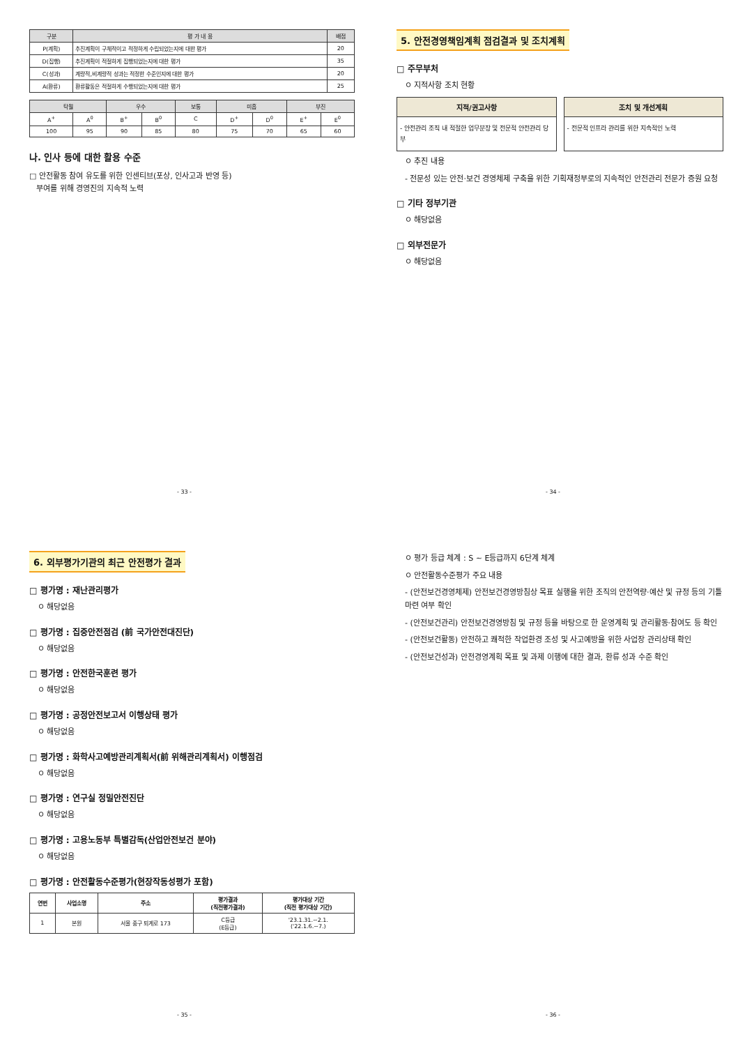| 구분 | 평 가 내 용 | 배점 |
| --- | --- | --- |
| P(계획) | 추진계획이 구체적이고 적정하게 수립되었는지에 대한 평가 | 20 |
| D(집행) | 추진계획이 적절하게 집행되었는지에 대한 평가 | 35 |
| C(성과) | 계량적,비계량적 성과는 적정한 수준인지에 대한 평가 | 20 |
| A(환류) | 환류활동은 적절하게 수행되었는지에 대한 평가 | 25 |
| 탁월 | | 우수 | | 보통 | 미흡 | | 부진 | |
| --- | --- | --- | --- | --- | --- | --- | --- | --- |
| A<sup>+</sup> | A<sup>0</sup> | B<sup>+</sup> | B<sup>0</sup> | C | D<sup>+</sup> | D<sup>0</sup> | E<sup>+</sup> | E<sup>0</sup> |
| 100 | 95 | 90 | 85 | 80 | 75 | 70 | 65 | 60 |
나. 인사 등에 대한 활용 수준
□ 안전활동 참여 유도를 위한 인센티브(포상, 인사고과 반영 등)
부여를 위해 경영진의 지속적 노력
- 33 -
5. 안전경영책임계획 점검결과 및 조치계획
□ 주무부처
ㅇ 지적사항 조치 현황
지적/권고사항
- 안전관리 조직 내 적절한 업무분장 및 전문적 안전관리 당부
조치 및 개선계획
- 전문적 인프라 관리를 위한 지속적인 노력
ㅇ 추진 내용
- 전문성 있는 안전·보건 경영체제 구축을 위한 기획재정부로의 지속적인 안전관리 전문가 증원 요청
□ 기타 정부기관
ㅇ 해당없음
□ 외부전문가
ㅇ 해당없음
- 34 -
6. 외부평가기관의 최근 안전평가 결과
□ 평가명 : 재난관리평가
ㅇ 해당없음
□ 평가명 : 집중안전점검 (前 국가안전대진단)
ㅇ 해당없음
□ 평가명 : 안전한국훈련 평가
ㅇ 해당없음
□ 평가명 : 공정안전보고서 이행상태 평가
ㅇ 해당없음
□ 평가명 : 화학사고예방관리계획서(前 위해관리계획서) 이행점검
ㅇ 해당없음
□ 평가명 : 연구실 정밀안전진단
ㅇ 해당없음
□ 평가명 : 고용노동부 특별감독(산업안전보건 분야)
ㅇ 해당없음
□ 평가명 : 안전활동수준평가(현장작동성평가 포함)
| 연번 | 사업소명 | 주소 | 평가결과 (직전평가결과) | 평가대상 기간 (직전 평가대상 기간) |
| --- | --- | --- | --- | --- |
| 1 | 본원 | 서울 중구 퇴계로 173 | C등급 (E등급) | '23.1.31.~2.1. ('22.1.6.~7.) |
- 35 -
ㅇ 평가 등급 체계 : S ~ E등급까지 6단계 체계
ㅇ 안전활동수준평가 주요 내용
- (안전보건경영체제) 안전보건경영방침상 목표 실행을 위한 조직의 안전역량·예산 및 규정 등의 기틀 마련 여부 확인
- (안전보건관리) 안전보건경영방침 및 규정 등을 바탕으로 한 운영계획 및 관리활동·참여도 등 확인
- (안전보건활동) 안전하고 쾌적한 작업환경 조성 및 사고예방을 위한 사업장 관리상태 확인
- (안전보건성과) 안전경영계획 목표 및 과제 이행에 대한 결과, 환류 성과 수준 확인
- 36 -